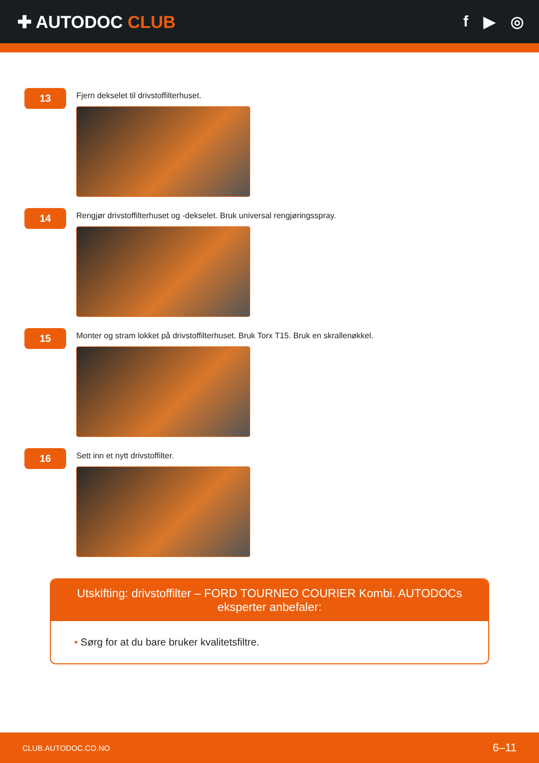✚ AUTODOC CLUB f ▶ ◎
13
Fjern dekselet til drivstoffilterhuset.
14
Rengjør drivstoffilterhuset og -dekselet. Bruk universal rengjøringsspray.
15
Monter og stram lokket på drivstoffilterhuset. Bruk Torx T15. Bruk en skrallenøkkel.
16
Sett inn et nytt drivstoffilter.
Utskifting: drivstoffilter – FORD TOURNEO COURIER Kombi. AUTODOCs eksperter anbefaler:
• Sørg for at du bare bruker kvalitetsfiltre.
CLUB.AUTODOC.CO.NO 6–11